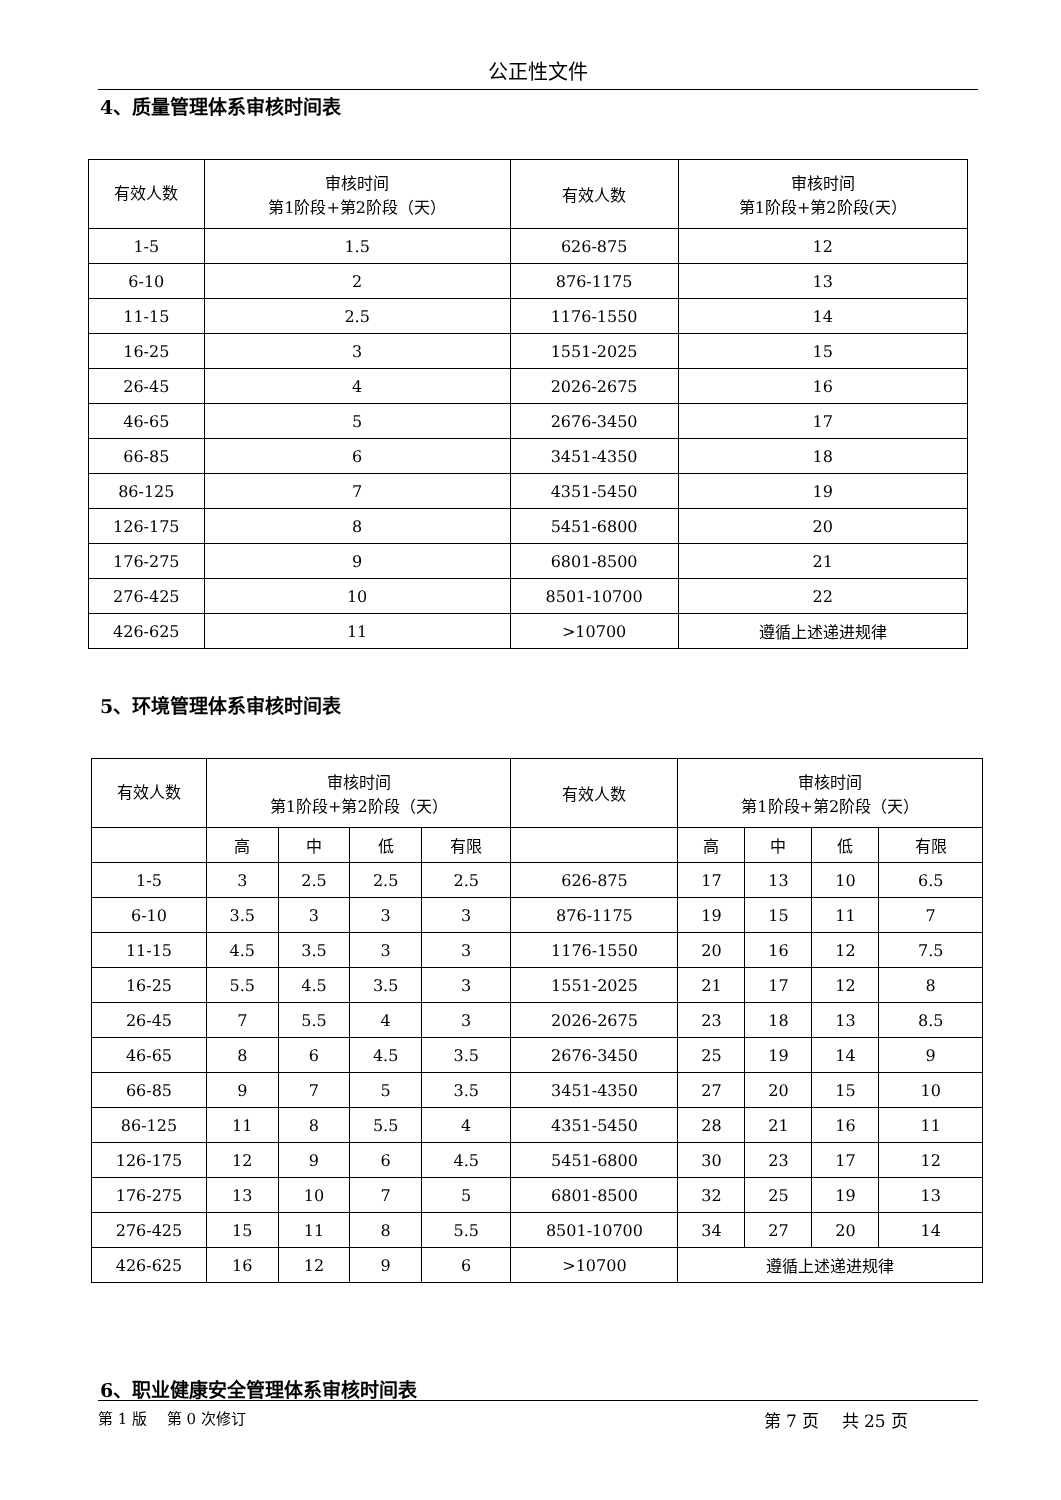公正性文件
4、质量管理体系审核时间表
| 有效人数 | 审核时间 第1阶段+第2阶段（天） | 有效人数 | 审核时间 第1阶段+第2阶段(天） |
| --- | --- | --- | --- |
| 1-5 | 1.5 | 626-875 | 12 |
| 6-10 | 2 | 876-1175 | 13 |
| 11-15 | 2.5 | 1176-1550 | 14 |
| 16-25 | 3 | 1551-2025 | 15 |
| 26-45 | 4 | 2026-2675 | 16 |
| 46-65 | 5 | 2676-3450 | 17 |
| 66-85 | 6 | 3451-4350 | 18 |
| 86-125 | 7 | 4351-5450 | 19 |
| 126-175 | 8 | 5451-6800 | 20 |
| 176-275 | 9 | 6801-8500 | 21 |
| 276-425 | 10 | 8501-10700 | 22 |
| 426-625 | 11 | >10700 | 遵循上述递进规律 |
5、环境管理体系审核时间表
| 有效人数 | 审核时间 第1阶段+第2阶段（天） | | | | 有效人数 | 审核时间 第1阶段+第2阶段（天） | | | |
| --- | --- | --- | --- | --- | --- | --- | --- | --- | --- |
| | 高 | 中 | 低 | 有限 | | 高 | 中 | 低 | 有限 |
| 1-5 | 3 | 2.5 | 2.5 | 2.5 | 626-875 | 17 | 13 | 10 | 6.5 |
| 6-10 | 3.5 | 3 | 3 | 3 | 876-1175 | 19 | 15 | 11 | 7 |
| 11-15 | 4.5 | 3.5 | 3 | 3 | 1176-1550 | 20 | 16 | 12 | 7.5 |
| 16-25 | 5.5 | 4.5 | 3.5 | 3 | 1551-2025 | 21 | 17 | 12 | 8 |
| 26-45 | 7 | 5.5 | 4 | 3 | 2026-2675 | 23 | 18 | 13 | 8.5 |
| 46-65 | 8 | 6 | 4.5 | 3.5 | 2676-3450 | 25 | 19 | 14 | 9 |
| 66-85 | 9 | 7 | 5 | 3.5 | 3451-4350 | 27 | 20 | 15 | 10 |
| 86-125 | 11 | 8 | 5.5 | 4 | 4351-5450 | 28 | 21 | 16 | 11 |
| 126-175 | 12 | 9 | 6 | 4.5 | 5451-6800 | 30 | 23 | 17 | 12 |
| 176-275 | 13 | 10 | 7 | 5 | 6801-8500 | 32 | 25 | 19 | 13 |
| 276-425 | 15 | 11 | 8 | 5.5 | 8501-10700 | 34 | 27 | 20 | 14 |
| 426-625 | 16 | 12 | 9 | 6 | >10700 | 遵循上述递进规律 | | | |
6、职业健康安全管理体系审核时间表
第 1 版　 第 0 次修订 第 7 页　 共 25 页